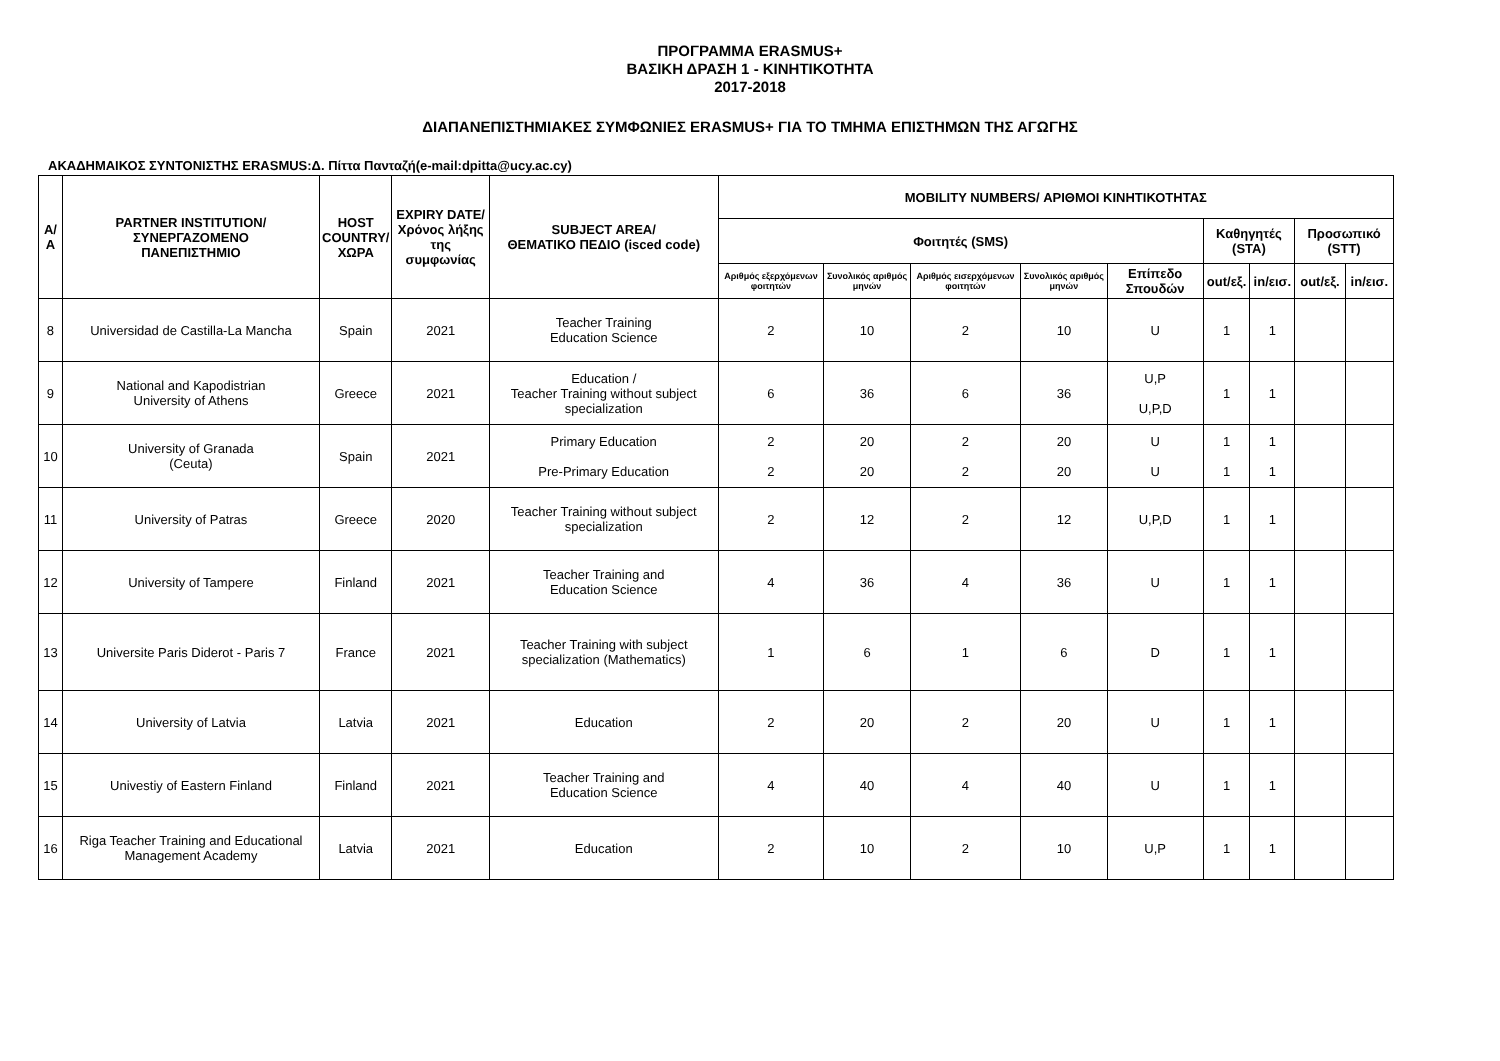ΠΡΟΓΡΑΜΜΑ ERASMUS+
ΒΑΣΙΚΗ ΔΡΑΣΗ 1 - ΚΙΝΗΤΙΚΟΤΗΤΑ
2017-2018
ΔΙΑΠΑΝΕΠΙΣΤΗΜΙΑΚΕΣ ΣΥΜΦΩΝΙΕΣ ERASMUS+ ΓΙΑ ΤΟ ΤΜΗΜΑ ΕΠΙΣΤΗΜΩΝ ΤΗΣ ΑΓΩΓΗΣ
ΑΚΑΔΗΜΑΙΚΟΣ ΣΥΝΤΟΝΙΣΤΗΣ ERASMUS:Δ. Πίττα Πανταζή(e-mail:dpitta@ucy.ac.cy)
| Α/Α | PARTNER INSTITUTION/ ΣΥΝΕΡΓΑΖΟΜΕΝΟ ΠΑΝΕΠΙΣΤΗΜΙΟ | HOST COUNTRY/ ΧΩΡΑ | EXPIRY DATE/ Χρόνος λήξης της συμφωνίας | SUBJECT AREA/ ΘΕΜΑΤΙΚΟ ΠΕΔΙΟ (isced code) | MOBILITY NUMBERS/ ΑΡΙΘΜΟΙ ΚΙΝΗΤΙΚΟΤΗΤΑΣ | | | | | | | | |
| --- | --- | --- | --- | --- | --- | --- | --- | --- | --- | --- | --- | --- | --- |
| | | | | | Φοιτητές (SMS) | | | | | Καθηγητές (STA) | | Προσωπικό (STT) | |
| | | | | | Αριθμός εξερχόμενων φοιτητών | Συνολικός αριθμός μηνών | Αριθμός εισερχόμενων φοιτητών | Συνολικός αριθμός μηνών | Επίπεδο Σπουδών | out/εξ. | in/εισ. | out/εξ. | in/εισ. |
| 8 | Universidad de Castilla-La Mancha | Spain | 2021 | Teacher Training Education Science | 2 | 10 | 2 | 10 | U | 1 | 1 | | |
| 9 | National and Kapodistrian University of Athens | Greece | 2021 | Education / Teacher Training without subject specialization | 6 | 36 | 6 | 36 | U,P U,P,D | 1 | 1 | | |
| 10 | University of Granada (Ceuta) | Spain | 2021 | Primary Education Pre-Primary Education | 2 2 | 20 20 | 2 2 | 20 20 | U U | 1 1 | 1 1 | | |
| 11 | University of Patras | Greece | 2020 | Teacher Training without subject specialization | 2 | 12 | 2 | 12 | U,P,D | 1 | 1 | | |
| 12 | University of Tampere | Finland | 2021 | Teacher Training and Education Science | 4 | 36 | 4 | 36 | U | 1 | 1 | | |
| 13 | Universite Paris Diderot - Paris 7 | France | 2021 | Teacher Training with subject specialization (Mathematics) | 1 | 6 | 1 | 6 | D | 1 | 1 | | |
| 14 | University of Latvia | Latvia | 2021 | Education | 2 | 20 | 2 | 20 | U | 1 | 1 | | |
| 15 | Univestiy of Eastern Finland | Finland | 2021 | Teacher Training and Education Science | 4 | 40 | 4 | 40 | U | 1 | 1 | | |
| 16 | Riga Teacher Training and Educational Management Academy | Latvia | 2021 | Education | 2 | 10 | 2 | 10 | U,P | 1 | 1 | | |